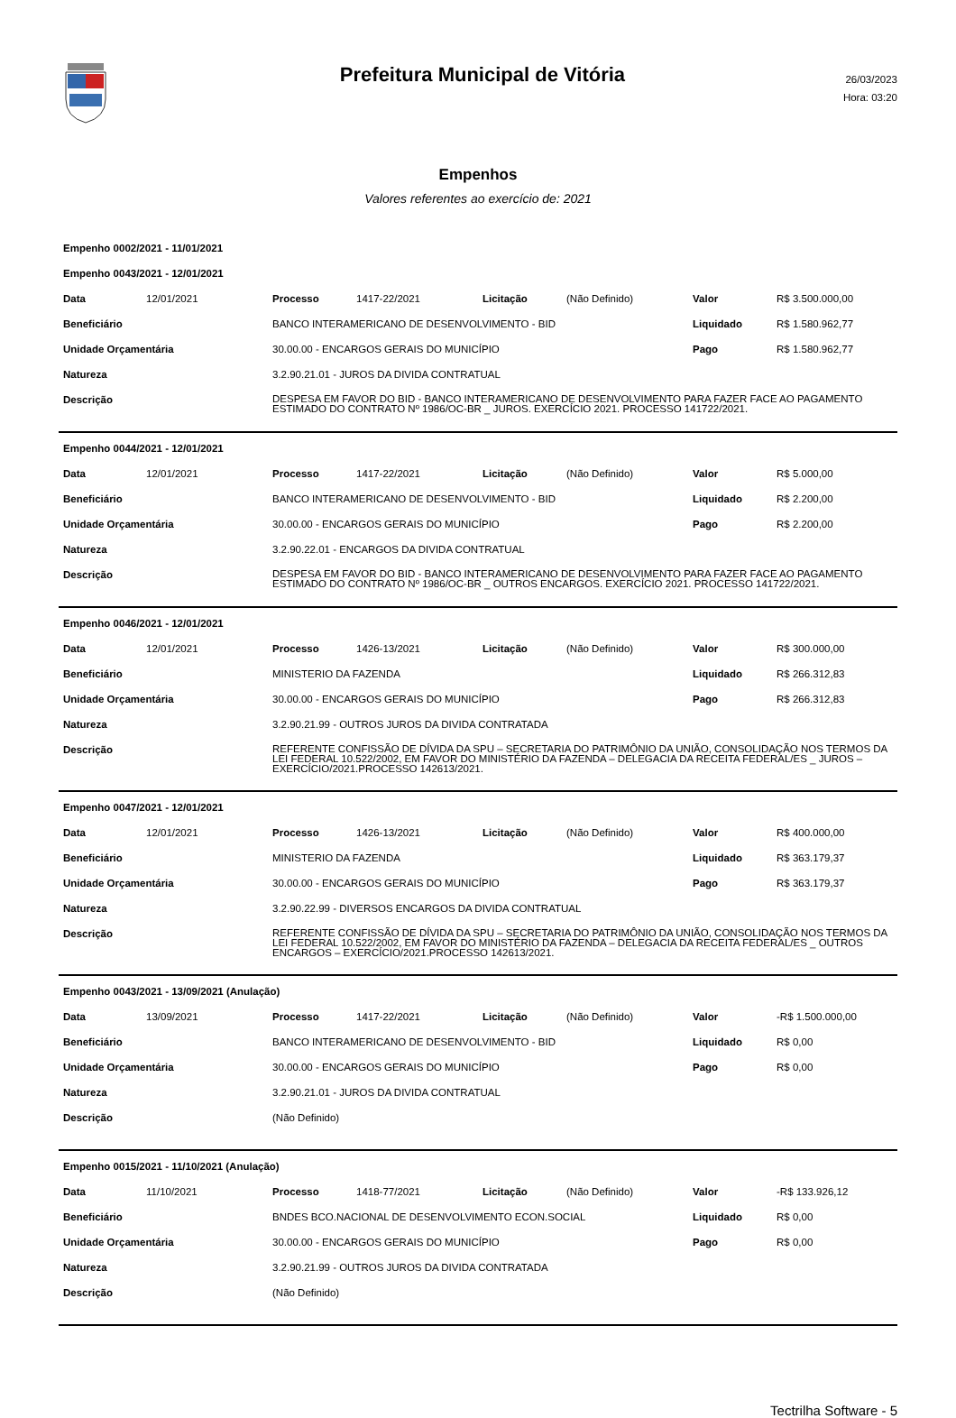Prefeitura Municipal de Vitória
26/03/2023
Hora: 03:20
Empenhos
Valores referentes ao exercício de: 2021
Empenho 0002/2021 - 11/01/2021
Empenho 0043/2021 - 12/01/2021
| Data | 12/01/2021 | Processo | 1417-22/2021 | Licitação | (Não Definido) | Valor | R$ 3.500.000,00 |
| Beneficiário | | BANCO INTERAMERICANO DE DESENVOLVIMENTO - BID | | | | Liquidado | R$ 1.580.962,77 |
| Unidade Orçamentária | | 30.00.00 - ENCARGOS GERAIS DO MUNICÍPIO | | | | Pago | R$ 1.580.962,77 |
| Natureza | | 3.2.90.21.01 - JUROS DA DIVIDA CONTRATUAL | | | | | |
| Descrição | | DESPESA EM FAVOR DO BID - BANCO INTERAMERICANO DE DESENVOLVIMENTO PARA FAZER FACE AO PAGAMENTO ESTIMADO DO CONTRATO Nº 1986/OC-BR _ JUROS. EXERCÍCIO 2021. PROCESSO 141722/2021. | | | | | |
Empenho 0044/2021 - 12/01/2021
| Data | 12/01/2021 | Processo | 1417-22/2021 | Licitação | (Não Definido) | Valor | R$ 5.000,00 |
| Beneficiário | | BANCO INTERAMERICANO DE DESENVOLVIMENTO - BID | | | | Liquidado | R$ 2.200,00 |
| Unidade Orçamentária | | 30.00.00 - ENCARGOS GERAIS DO MUNICÍPIO | | | | Pago | R$ 2.200,00 |
| Natureza | | 3.2.90.22.01 - ENCARGOS DA DIVIDA CONTRATUAL | | | | | |
| Descrição | | DESPESA EM FAVOR DO BID - BANCO INTERAMERICANO DE DESENVOLVIMENTO PARA FAZER FACE AO PAGAMENTO ESTIMADO DO CONTRATO Nº 1986/OC-BR _ OUTROS ENCARGOS. EXERCÍCIO 2021. PROCESSO 141722/2021. | | | | | |
Empenho 0046/2021 - 12/01/2021
| Data | 12/01/2021 | Processo | 1426-13/2021 | Licitação | (Não Definido) | Valor | R$ 300.000,00 |
| Beneficiário | | MINISTERIO DA FAZENDA | | | | Liquidado | R$ 266.312,83 |
| Unidade Orçamentária | | 30.00.00 - ENCARGOS GERAIS DO MUNICÍPIO | | | | Pago | R$ 266.312,83 |
| Natureza | | 3.2.90.21.99 - OUTROS JUROS DA DIVIDA CONTRATADA | | | | | |
| Descrição | | REFERENTE CONFISSÃO DE DÍVIDA DA SPU – SECRETARIA DO PATRIMÔNIO DA UNIÃO, CONSOLIDAÇÃO NOS TERMOS DA LEI FEDERAL 10.522/2002, EM FAVOR DO MINISTÉRIO DA FAZENDA – DELEGACIA DA RECEITA FEDERAL/ES _ JUROS – EXERCÍCIO/2021.PROCESSO 142613/2021. | | | | | |
Empenho 0047/2021 - 12/01/2021
| Data | 12/01/2021 | Processo | 1426-13/2021 | Licitação | (Não Definido) | Valor | R$ 400.000,00 |
| Beneficiário | | MINISTERIO DA FAZENDA | | | | Liquidado | R$ 363.179,37 |
| Unidade Orçamentária | | 30.00.00 - ENCARGOS GERAIS DO MUNICÍPIO | | | | Pago | R$ 363.179,37 |
| Natureza | | 3.2.90.22.99 - DIVERSOS ENCARGOS DA DIVIDA CONTRATUAL | | | | | |
| Descrição | | REFERENTE CONFISSÃO DE DÍVIDA DA SPU – SECRETARIA DO PATRIMÔNIO DA UNIÃO, CONSOLIDAÇÃO NOS TERMOS DA LEI FEDERAL 10.522/2002, EM FAVOR DO MINISTÉRIO DA FAZENDA – DELEGACIA DA RECEITA FEDERAL/ES _ OUTROS ENCARGOS – EXERCÍCIO/2021.PROCESSO 142613/2021. | | | | | |
Empenho 0043/2021 - 13/09/2021 (Anulação)
| Data | 13/09/2021 | Processo | 1417-22/2021 | Licitação | (Não Definido) | Valor | -R$ 1.500.000,00 |
| Beneficiário | | BANCO INTERAMERICANO DE DESENVOLVIMENTO - BID | | | | Liquidado | R$ 0,00 |
| Unidade Orçamentária | | 30.00.00 - ENCARGOS GERAIS DO MUNICÍPIO | | | | Pago | R$ 0,00 |
| Natureza | | 3.2.90.21.01 - JUROS DA DIVIDA CONTRATUAL | | | | | |
| Descrição | | (Não Definido) | | | | | |
Empenho 0015/2021 - 11/10/2021 (Anulação)
| Data | 11/10/2021 | Processo | 1418-77/2021 | Licitação | (Não Definido) | Valor | -R$ 133.926,12 |
| Beneficiário | | BNDES BCO.NACIONAL DE DESENVOLVIMENTO ECON.SOCIAL | | | | Liquidado | R$ 0,00 |
| Unidade Orçamentária | | 30.00.00 - ENCARGOS GERAIS DO MUNICÍPIO | | | | Pago | R$ 0,00 |
| Natureza | | 3.2.90.21.99 - OUTROS JUROS DA DIVIDA CONTRATADA | | | | | |
| Descrição | | (Não Definido) | | | | | |
Tectrilha Software - 5